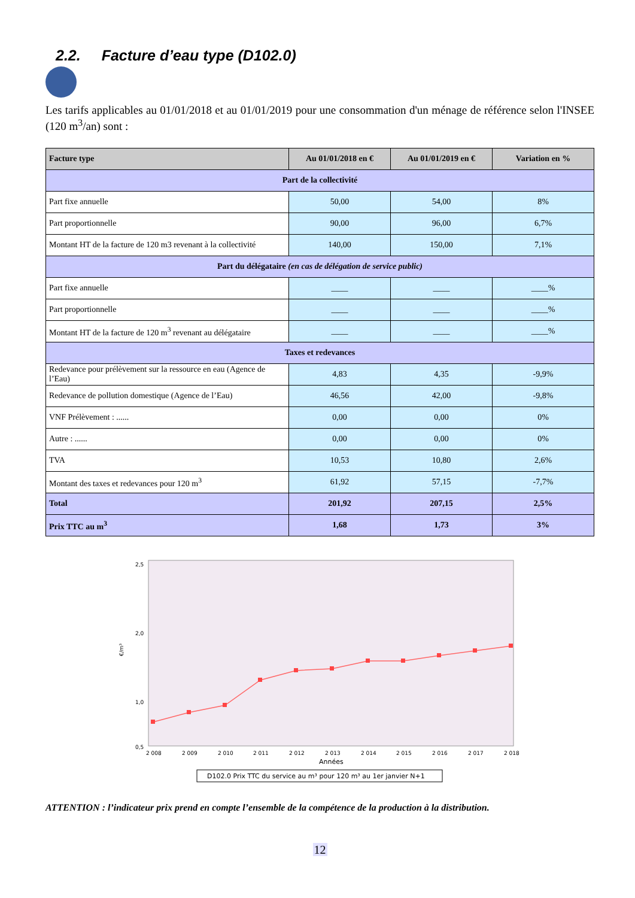2.2. Facture d’eau type (D102.0)
Les tarifs applicables au 01/01/2018 et au 01/01/2019 pour une consommation d'un ménage de référence selon l'INSEE (120 m<sup>3</sup>/an) sont :
| Facture type | Au 01/01/2018 en € | Au 01/01/2019 en € | Variation en % |
| --- | --- | --- | --- |
| Part de la collectivité | | | |
| Part fixe annuelle | 50,00 | 54,00 | 8% |
| Part proportionnelle | 90,00 | 96,00 | 6,7% |
| Montant HT de la facture de 120 m3 revenant à la collectivité | 140,00 | 150,00 | 7,1% |
| Part du délégataire (en cas de délégation de service public) | | | |
| Part fixe annuelle | ____ | ____ | ____% |
| Part proportionnelle | ____ | ____ | ____% |
| Montant HT de la facture de 120 m<sup>3</sup> revenant au délégataire | ____ | ____ | ____% |
| Taxes et redevances | | | |
| Redevance pour prélèvement sur la ressource en eau (Agence de l’Eau) | 4,83 | 4,35 | -9,9% |
| Redevance de pollution domestique (Agence de l’Eau) | 46,56 | 42,00 | -9,8% |
| VNF Prélèvement : ...... | 0,00 | 0,00 | 0% |
| Autre : ...... | 0,00 | 0,00 | 0% |
| TVA | 10,53 | 10,80 | 2,6% |
| Montant des taxes et redevances pour 120 m<sup>3</sup> | 61,92 | 57,15 | -7,7% |
| Total | 201,92 | 207,15 | 2,5% |
| Prix TTC au m<sup>3</sup> | 1,68 | 1,73 | 3% |
€/m³
2,5
2,0
1,0
0,5
2 008
2 009
2 010
2 011
2 012
2 013
2 014
2 015
2 016
2 017
2 018
Années
D102.0 Prix TTC du service au m³ pour 120 m³ au 1er janvier N+1
ATTENTION : l’indicateur prix prend en compte l’ensemble de la compétence de la production à la distribution.
12